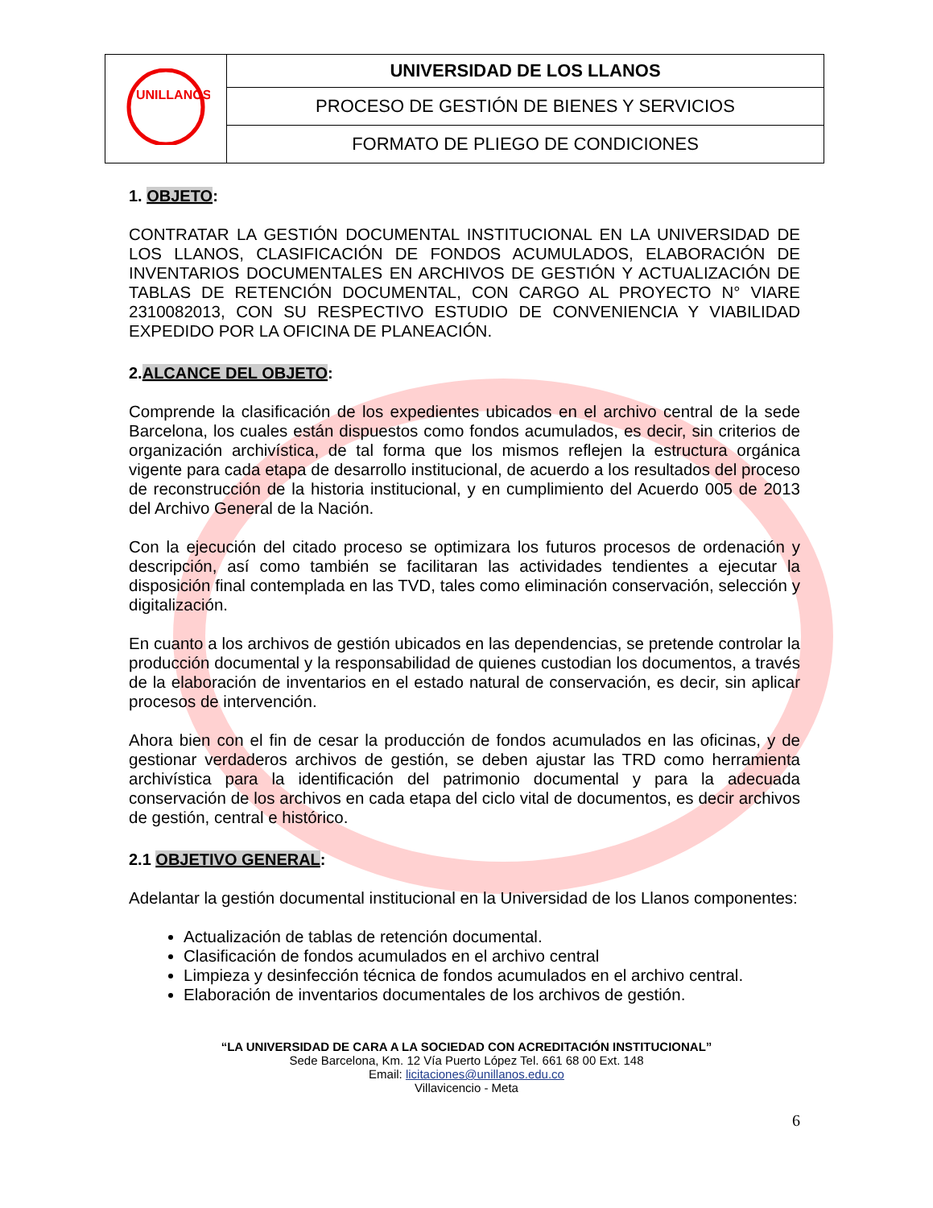| UNILLANOS | UNIVERSIDAD DE LOS LLANOS |
| | PROCESO DE GESTIÓN DE BIENES Y SERVICIOS |
| | FORMATO DE PLIEGO DE CONDICIONES |
1. OBJETO:
CONTRATAR LA GESTIÓN DOCUMENTAL INSTITUCIONAL EN LA UNIVERSIDAD DE LOS LLANOS, CLASIFICACIÓN DE FONDOS ACUMULADOS, ELABORACIÓN DE INVENTARIOS DOCUMENTALES EN ARCHIVOS DE GESTIÓN Y ACTUALIZACIÓN DE TABLAS DE RETENCIÓN DOCUMENTAL, CON CARGO AL PROYECTO N° VIARE 2310082013, CON SU RESPECTIVO ESTUDIO DE CONVENIENCIA Y VIABILIDAD EXPEDIDO POR LA OFICINA DE PLANEACIÓN.
2.ALCANCE DEL OBJETO:
Comprende la clasificación de los expedientes ubicados en el archivo central de la sede Barcelona, los cuales están dispuestos como fondos acumulados, es decir, sin criterios de organización archivística, de tal forma que los mismos reflejen la estructura orgánica vigente para cada etapa de desarrollo institucional, de acuerdo a los resultados del proceso de reconstrucción de la historia institucional, y en cumplimiento del Acuerdo 005 de 2013 del Archivo General de la Nación.
Con la ejecución del citado proceso se optimizara los futuros procesos de ordenación y descripción, así como también se facilitaran las actividades tendientes a ejecutar la disposición final contemplada en las TVD, tales como eliminación conservación, selección y digitalización.
En cuanto a los archivos de gestión ubicados en las dependencias, se pretende controlar la producción documental y la responsabilidad de quienes custodian los documentos, a través de la elaboración de inventarios en el estado natural de conservación, es decir, sin aplicar procesos de intervención.
Ahora bien con el fin de cesar la producción de fondos acumulados en las oficinas, y de gestionar verdaderos archivos de gestión, se deben ajustar las TRD como herramienta archivística para la identificación del patrimonio documental y para la adecuada conservación de los archivos en cada etapa del ciclo vital de documentos, es decir archivos de gestión, central e histórico.
2.1 OBJETIVO GENERAL:
Adelantar la gestión documental institucional en la Universidad de los Llanos componentes:
Actualización de tablas de retención documental.
Clasificación de fondos acumulados en el archivo central
Limpieza y desinfección técnica de fondos acumulados en el archivo central.
Elaboración de inventarios documentales de los archivos de gestión.
“LA UNIVERSIDAD DE CARA A LA SOCIEDAD CON ACREDITACIÓN INSTITUCIONAL”
Sede Barcelona, Km. 12 Vía Puerto López Tel. 661 68 00 Ext. 148
Email: licitaciones@unillanos.edu.co
Villavicencio - Meta
6